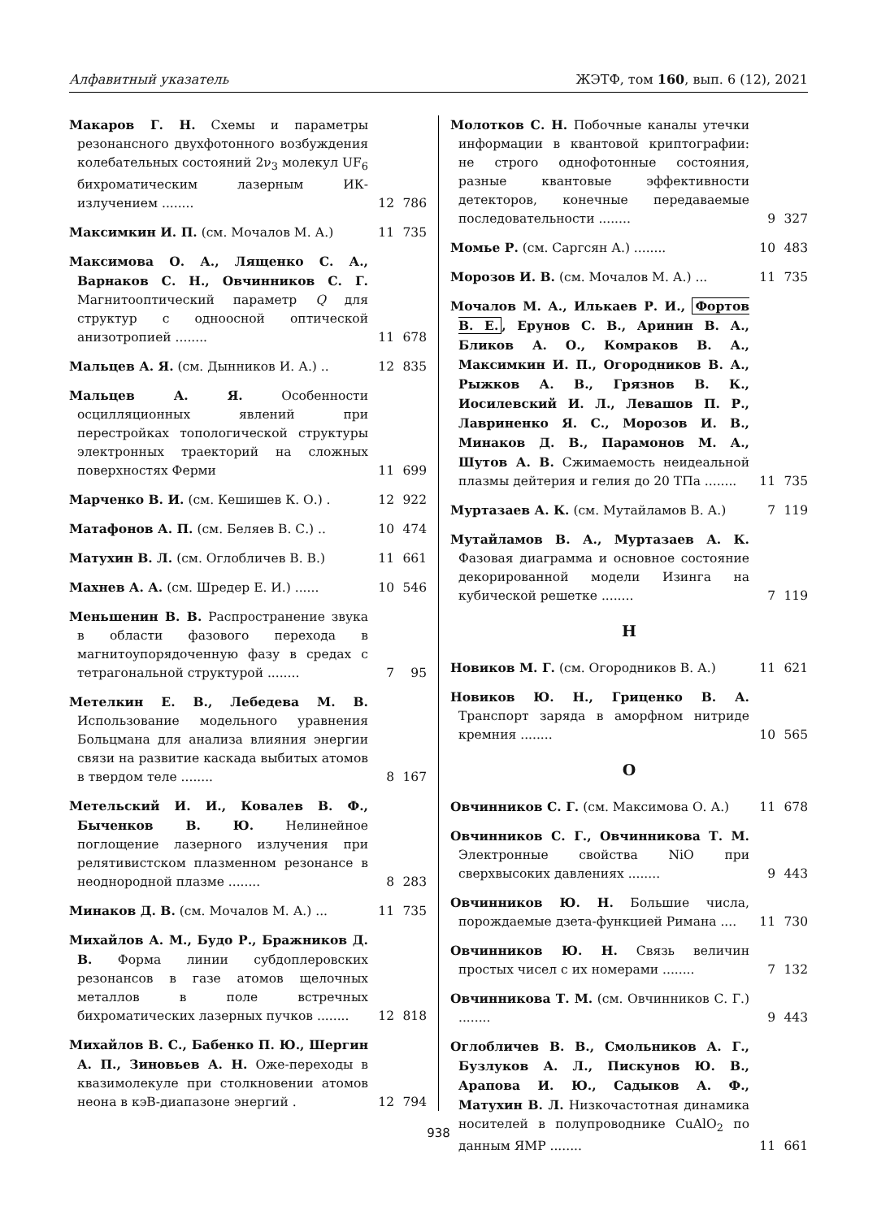Алфавитный указатель ЖЭТФ, том 160, вып. 6 (12), 2021
Макаров Г. Н. Схемы и параметры резонансного двухфотонного возбуждения колебательных состояний 2ν<sub>3</sub> молекул UF<sub>6</sub> бихроматическим лазерным ИК-излучением ........
12 786
Максимкин И. П. (см. Мочалов М. А.)
11 735
Максимова О. А., Лященко С. А., Варнаков С. Н., Овчинников С. Г. Магнитооптический параметр Q для структур с одноосной оптической анизотропией ........
11 678
Мальцев А. Я. (см. Дынников И. А.) ..
12 835
Мальцев А. Я. Особенности осцилляционных явлений при перестройках топологической структуры электронных траекторий на сложных поверхностях Ферми
11 699
Марченко В. И. (см. Кешишев К. О.) .
12 922
Матафонов А. П. (см. Беляев В. С.) ..
10 474
Матухин В. Л. (см. Оглобличев В. В.)
11 661
Махнев А. А. (см. Шредер Е. И.) ......
10 546
Меньшенин В. В. Распространение звука в области фазового перехода в магнитоупорядоченную фазу в средах с тетрагональной структурой ........
7 95
Метелкин Е. В., Лебедева М. В. Использование модельного уравнения Больцмана для анализа влияния энергии связи на развитие каскада выбитых атомов в твердом теле ........
8 167
Метельский И. И., Ковалев В. Ф., Быченков В. Ю. Нелинейное поглощение лазерного излучения при релятивистском плазменном резонансе в неоднородной плазме ........
8 283
Минаков Д. В. (см. Мочалов М. А.) ...
11 735
Михайлов А. М., Будо Р., Бражников Д. В. Форма линии субдоплеровских резонансов в газе атомов щелочных металлов в поле встречных бихроматических лазерных пучков ........
12 818
Михайлов В. С., Бабенко П. Ю., Шергин А. П., Зиновьев А. Н. Оже-переходы в квазимолекуле при столкновении атомов неона в кэВ-диапазоне энергий .
12 794
Молотков С. Н. Побочные каналы утечки информации в квантовой криптографии: не строго однофотонные состояния, разные квантовые эффективности детекторов, конечные передаваемые последовательности ........
9 327
Момье Р. (см. Саргсян А.) ........
10 483
Морозов И. В. (см. Мочалов М. А.) ...
11 735
Мочалов М. А., Илькаев Р. И., Фортов В. Е., Ерунов С. В., Аринин В. А., Бликов А. О., Комраков В. А., Максимкин И. П., Огородников В. А., Рыжков А. В., Грязнов В. К., Иосилевский И. Л., Левашов П. Р., Лавриненко Я. С., Морозов И. В., Минаков Д. В., Парамонов М. А., Шутов А. В. Сжимаемость неидеальной плазмы дейтерия и гелия до 20 ТПа ........
11 735
Муртазаев А. К. (см. Мутайламов В. А.)
7 119
Мутайламов В. А., Муртазаев А. К. Фазовая диаграмма и основное состояние декорированной модели Изинга на кубической решетке ........
7 119
Н
Новиков М. Г. (см. Огородников В. А.)
11 621
Новиков Ю. Н., Гриценко В. А. Транспорт заряда в аморфном нитриде кремния ........
10 565
О
Овчинников С. Г. (см. Максимова О. А.)
11 678
Овчинников С. Г., Овчинникова Т. М. Электронные свойства NiO при сверхвысоких давлениях ........
9 443
Овчинников Ю. Н. Большие числа, порождаемые дзета-функцией Римана ....
11 730
Овчинников Ю. Н. Связь величин простых чисел с их номерами ........
7 132
Овчинникова Т. М. (см. Овчинников С. Г.) ........
9 443
Оглобличев В. В., Смольников А. Г., Бузлуков А. Л., Пискунов Ю. В., Арапова И. Ю., Садыков А. Ф., Матухин В. Л. Низкочастотная динамика носителей в полупроводнике CuAlO<sub>2</sub> по данным ЯМР ........
11 661
938